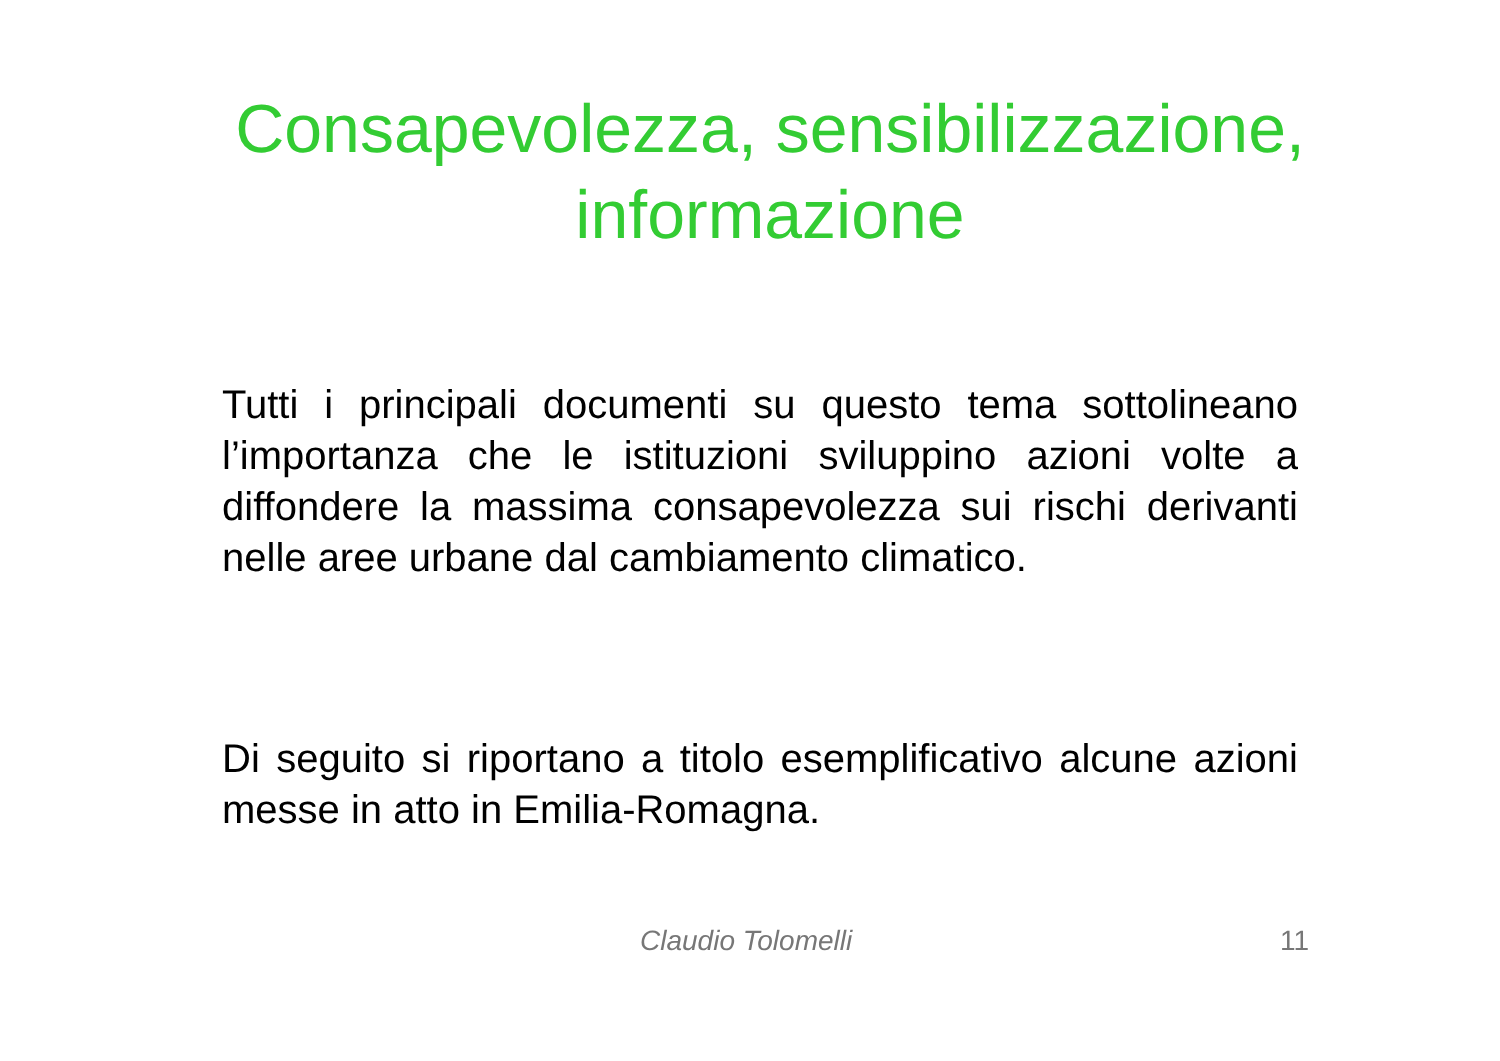Consapevolezza, sensibilizzazione,
informazione
Tutti i principali documenti su questo tema sottolineano l’importanza che le istituzioni sviluppino azioni volte a diffondere la massima consapevolezza sui rischi derivanti nelle aree urbane dal cambiamento climatico.
Di seguito si riportano a titolo esemplificativo alcune azioni messe in atto in Emilia-Romagna.
Claudio Tolomelli 11